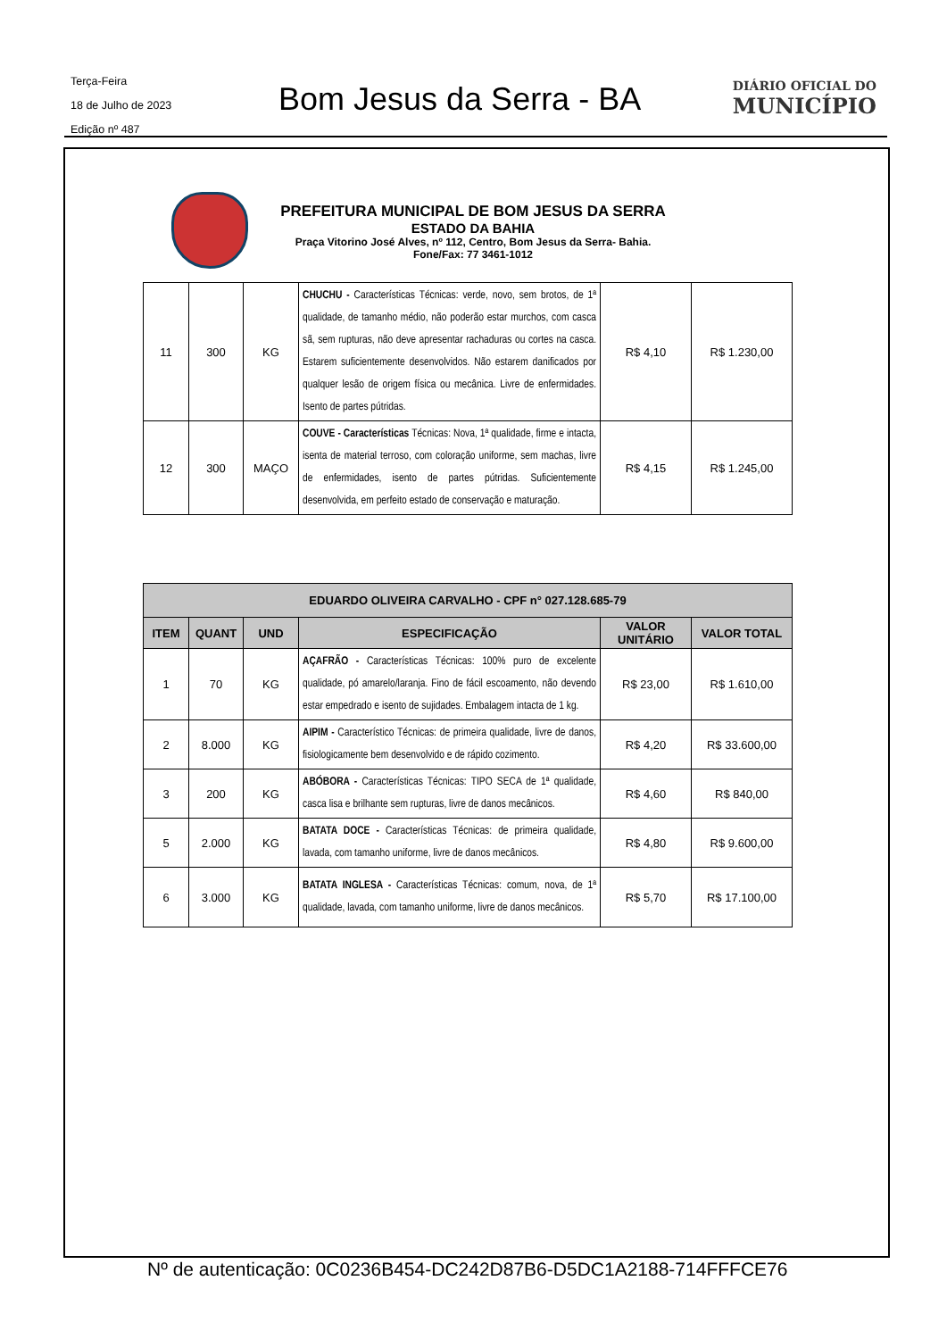Terça-Feira
18 de Julho de 2023
Edição nº 487
Bom Jesus da Serra - BA
DIÁRIO OFICIAL DO
MUNICÍPIO
PREFEITURA MUNICIPAL DE BOM JESUS DA SERRA
ESTADO DA BAHIA
Praça Vitorino José Alves, nº 112, Centro, Bom Jesus da Serra- Bahia.
Fone/Fax: 77 3461-1012
| 11 | 300 | KG | CHUCHU - Características Técnicas: verde, novo, sem brotos, de 1ª qualidade, de tamanho médio, não poderão estar murchos, com casca sã, sem rupturas, não deve apresentar rachaduras ou cortes na casca. Estarem suficientemente desenvolvidos. Não estarem danificados por qualquer lesão de origem física ou mecânica. Livre de enfermidades. Isento de partes pútridas. | R$ 4,10 | R$ 1.230,00 |
| 12 | 300 | MAÇO | COUVE - Características Técnicas: Nova, 1ª qualidade, firme e intacta, isenta de material terroso, com coloração uniforme, sem machas, livre de enfermidades, isento de partes pútridas. Suficientemente desenvolvida, em perfeito estado de conservação e maturação. | R$ 4,15 | R$ 1.245,00 |
| EDUARDO OLIVEIRA CARVALHO - CPF n° 027.128.685-79 | | | | | |
| --- | --- | --- | --- | --- | --- |
| ITEM | QUANT | UND | ESPECIFICAÇÃO | VALOR UNITÁRIO | VALOR TOTAL |
| 1 | 70 | KG | AÇAFRÃO - Características Técnicas: 100% puro de excelente qualidade, pó amarelo/laranja. Fino de fácil escoamento, não devendo estar empedrado e isento de sujidades. Embalagem intacta de 1 kg. | R$ 23,00 | R$ 1.610,00 |
| 2 | 8.000 | KG | AIPIM - Característico Técnicas: de primeira qualidade, livre de danos, fisiologicamente bem desenvolvido e de rápido cozimento. | R$ 4,20 | R$ 33.600,00 |
| 3 | 200 | KG | ABÓBORA - Características Técnicas: TIPO SECA de 1ª qualidade, casca lisa e brilhante sem rupturas, livre de danos mecânicos. | R$ 4,60 | R$ 840,00 |
| 5 | 2.000 | KG | BATATA DOCE - Características Técnicas: de primeira qualidade, lavada, com tamanho uniforme, livre de danos mecânicos. | R$ 4,80 | R$ 9.600,00 |
| 6 | 3.000 | KG | BATATA INGLESA - Características Técnicas: comum, nova, de 1ª qualidade, lavada, com tamanho uniforme, livre de danos mecânicos. | R$ 5,70 | R$ 17.100,00 |
Nº de autenticação: 0C0236B454-DC242D87B6-D5DC1A2188-714FFFCE76